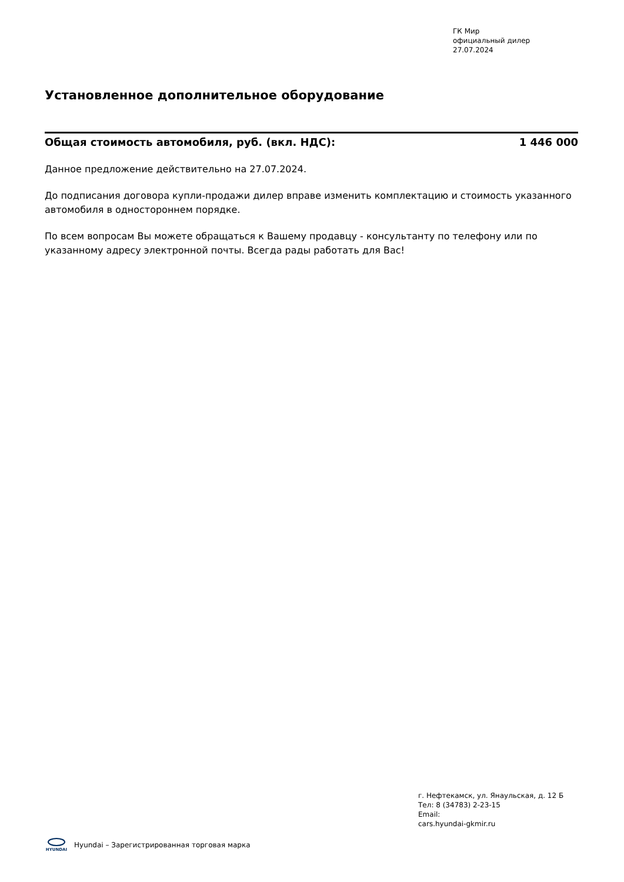ГК Мир
официальный дилер
27.07.2024
Установленное дополнительное оборудование
Общая стоимость автомобиля, руб. (вкл. НДС): 1 446 000
Данное предложение действительно на 27.07.2024.
До подписания договора купли-продажи дилер вправе изменить комплектацию и стоимость указанного автомобиля в одностороннем порядке.
По всем вопросам Вы можете обращаться к Вашему продавцу - консультанту по телефону или по указанному адресу электронной почты. Всегда рады работать для Вас!
г. Нефтекамск, ул. Янаульская, д. 12 Б
Тел: 8 (34783) 2-23-15
Email:
cars.hyundai-gkmir.ru
HYUNDAI
Hyundai – Зарегистрированная торговая марка